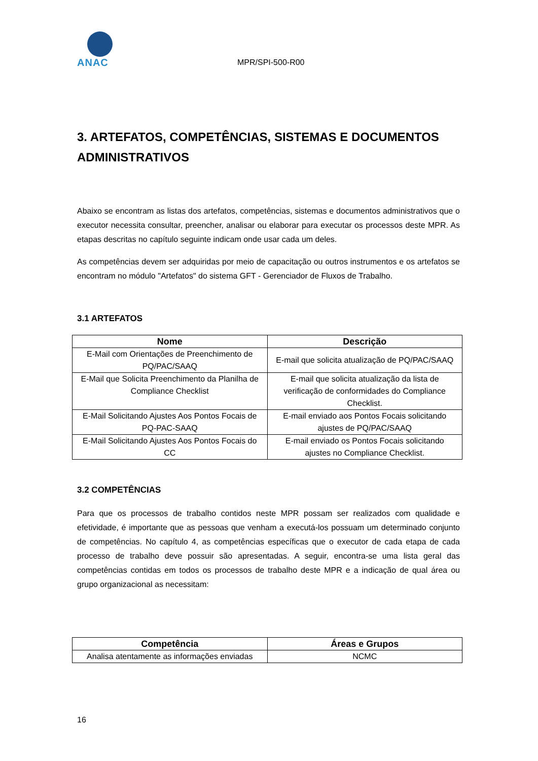ANAC
MPR/SPI-500-R00
3. ARTEFATOS, COMPETÊNCIAS, SISTEMAS E DOCUMENTOS ADMINISTRATIVOS
Abaixo se encontram as listas dos artefatos, competências, sistemas e documentos administrativos que o executor necessita consultar, preencher, analisar ou elaborar para executar os processos deste MPR. As etapas descritas no capítulo seguinte indicam onde usar cada um deles.
As competências devem ser adquiridas por meio de capacitação ou outros instrumentos e os artefatos se encontram no módulo "Artefatos" do sistema GFT - Gerenciador de Fluxos de Trabalho.
3.1 ARTEFATOS
| Nome | Descrição |
| --- | --- |
| E-Mail com Orientações de Preenchimento de PQ/PAC/SAAQ | E-mail que solicita atualização de PQ/PAC/SAAQ |
| E-Mail que Solicita Preenchimento da Planilha de Compliance Checklist | E-mail que solicita atualização da lista de verificação de conformidades do Compliance Checklist. |
| E-Mail Solicitando Ajustes Aos Pontos Focais de PQ-PAC-SAAQ | E-mail enviado aos Pontos Focais solicitando ajustes de PQ/PAC/SAAQ |
| E-Mail Solicitando Ajustes Aos Pontos Focais do CC | E-mail enviado os Pontos Focais solicitando ajustes no Compliance Checklist. |
3.2 COMPETÊNCIAS
Para que os processos de trabalho contidos neste MPR possam ser realizados com qualidade e efetividade, é importante que as pessoas que venham a executá-los possuam um determinado conjunto de competências. No capítulo 4, as competências específicas que o executor de cada etapa de cada processo de trabalho deve possuir são apresentadas. A seguir, encontra-se uma lista geral das competências contidas em todos os processos de trabalho deste MPR e a indicação de qual área ou grupo organizacional as necessitam:
| Competência | Áreas e Grupos |
| --- | --- |
| Analisa atentamente as informações enviadas | NCMC |
16